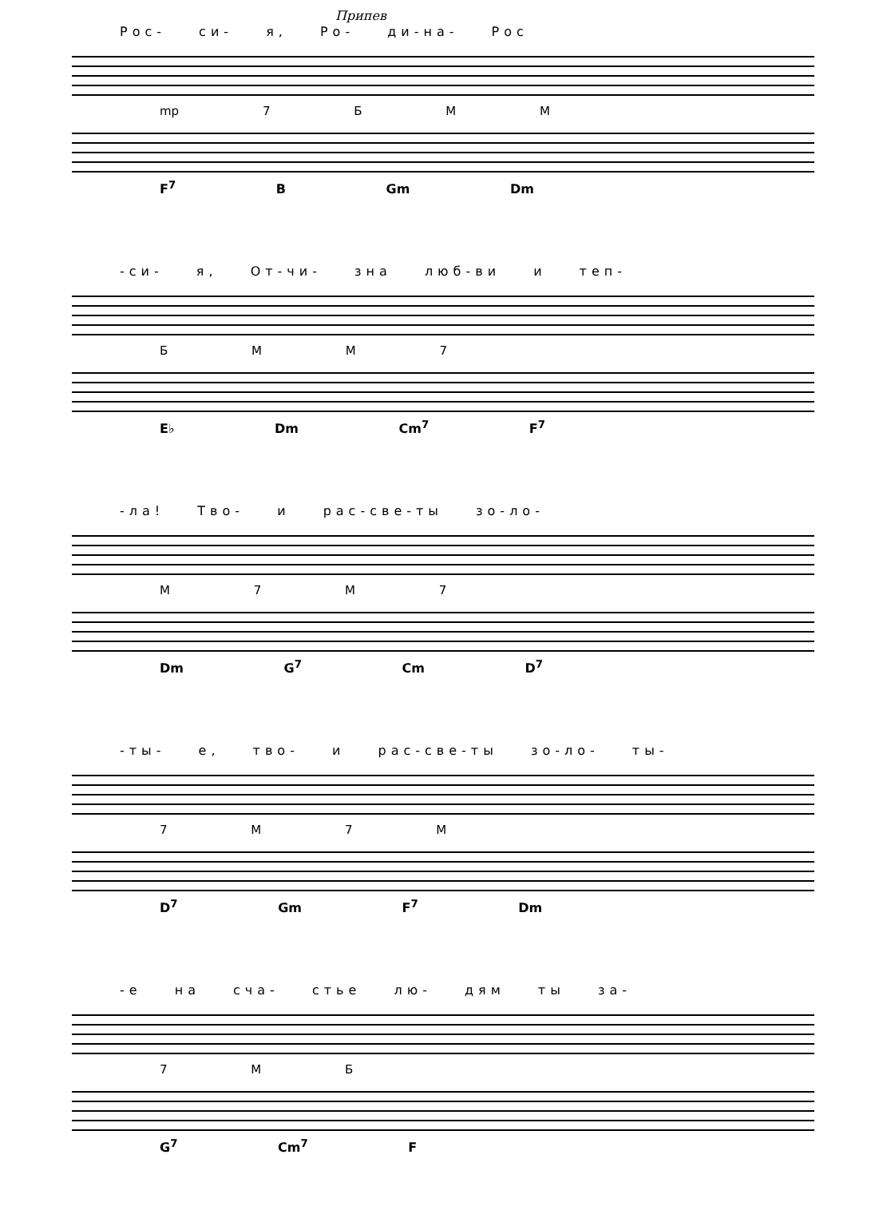Припев
Рос- си- я, Ро- ди-на- Рос
mp 7 Б М М
F<sup>7</sup> B Gm Dm
-си- я, От-чи- зна люб-ви и теп-
Б М М 7
E♭ Dm Cm<sup>7</sup> F<sup>7</sup>
-ла! Тво- и рас-све-ты зо-ло-
М 7 М 7
Dm G<sup>7</sup> Cm D<sup>7</sup>
-ты- е, тво- и рас-све-ты зо-ло- ты-
7 М 7 М
D<sup>7</sup> Gm F<sup>7</sup> Dm
-е на сча- стье лю- дям ты за-
7 М Б
G<sup>7</sup> Cm<sup>7</sup> F